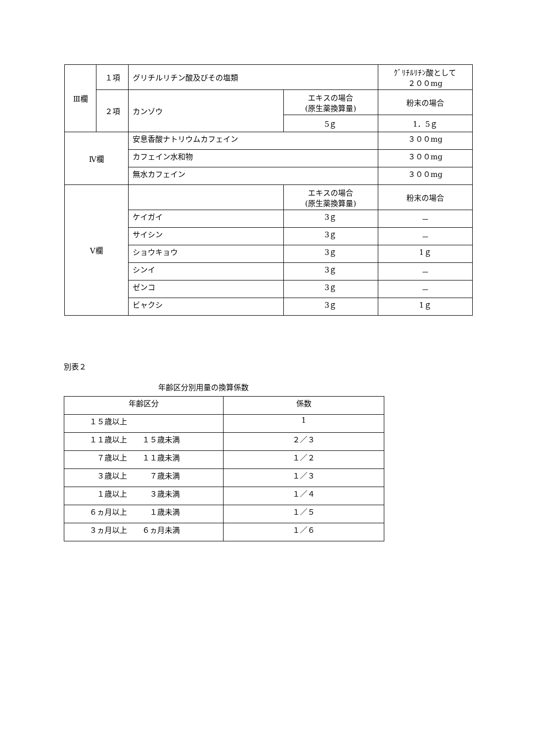| Ⅲ欄 | １項 | グリチルリチン酸及びその塩類 | | ｸﾞﾘﾁﾙﾘﾁﾝ酸として ２００mg |
| | ２項 | カンゾウ | エキスの場合 (原生薬換算量) | 粉末の場合 |
| | | | 5ｇ | 1．5ｇ |
| Ⅳ欄 | | 安息香酸ナトリウムカフェイン | | ３００mg |
| | | カフェイン水和物 | | ３００mg |
| | | 無水カフェイン | | ３００mg |
| Ⅴ欄 | | | エキスの場合 (原生薬換算量) | 粉末の場合 |
| | | ケイガイ | 3ｇ | － |
| | | サイシン | 3ｇ | － |
| | | ショウキョウ | 3ｇ | 1ｇ |
| | | シンイ | 3ｇ | － |
| | | ゼンコ | 3ｇ | － |
| | | ビャクシ | 3ｇ | 1ｇ |
別表２
年齢区分別用量の換算係数
| 年齢区分 | 係数 |
| --- | --- |
| １５歳以上 | 1 |
| １１歳以上 １５歳未満 | ２／３ |
| ７歳以上 １１歳未満 | １／２ |
| ３歳以上 ７歳未満 | １／３ |
| １歳以上 ３歳未満 | １／４ |
| ６ヵ月以上 １歳未満 | １／５ |
| ３ヵ月以上 ６ヵ月未満 | １／６ |